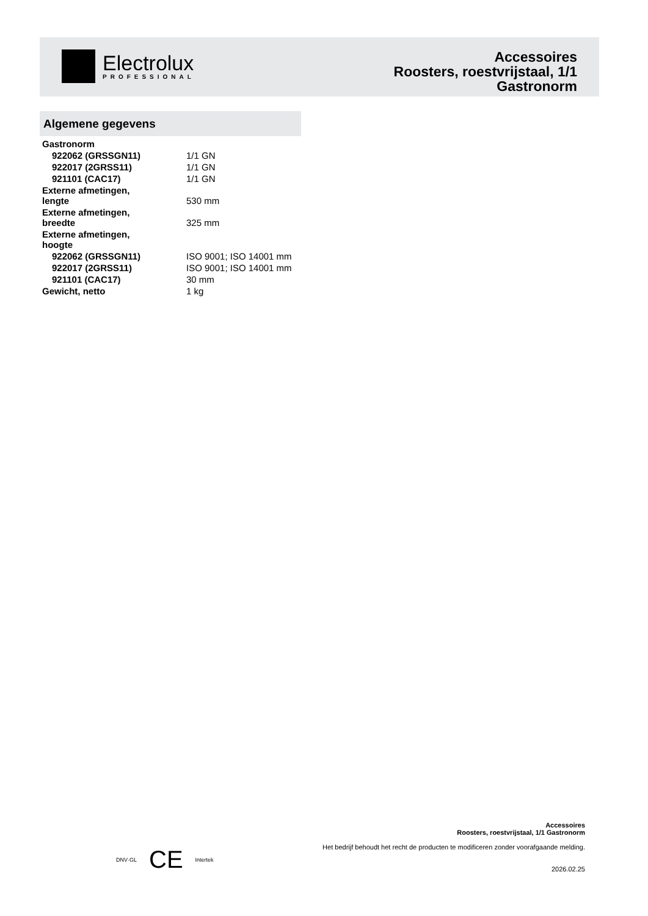Electrolux
PROFESSIONAL
Accessoires
Roosters, roestvrijstaal, 1/1
Gastronorm
Algemene gegevens
| Gastronorm | |
| 922062 (GRSSGN11) | 1/1 GN |
| 922017 (2GRSS11) | 1/1 GN |
| 921101 (CAC17) | 1/1 GN |
| Externe afmetingen, lengte | 530 mm |
| Externe afmetingen, breedte | 325 mm |
| Externe afmetingen, hoogte | |
| 922062 (GRSSGN11) | ISO 9001; ISO 14001 mm |
| 922017 (2GRSS11) | ISO 9001; ISO 14001 mm |
| 921101 (CAC17) | 30 mm |
| Gewicht, netto | 1 kg |
DNV·GL CE Intertek
Accessoires
Roosters, roestvrijstaal, 1/1 Gastronorm
Het bedrijf behoudt het recht de producten te modificeren zonder voorafgaande melding.
2026.02.25